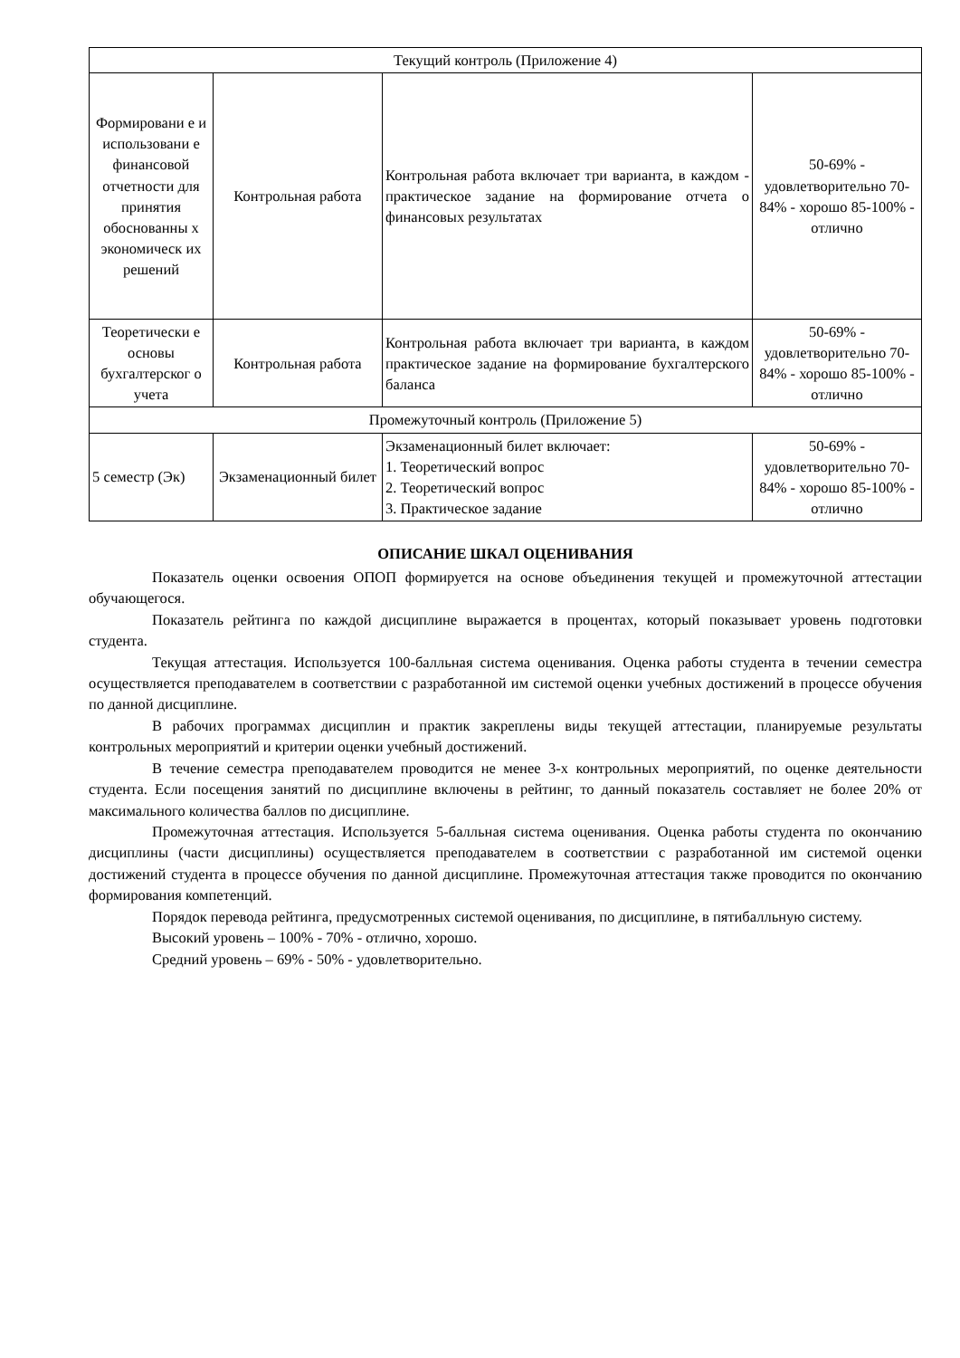| Текущий контроль (Приложение 4) | | | |
| Формировани е и использовани е финансовой отчетности для принятия обоснованны х экономическ их решений | Контрольная работа | Контрольная работа включает три варианта, в каждом - практическое задание на формирование отчета о финансовых результатах | 50-69% - удовлетворительно 70-84% - хорошо 85-100% - отлично |
| Теоретически е основы бухгалтерског о учета | Контрольная работа | Контрольная работа включает три варианта, в каждом практическое задание на формирование бухгалтерского баланса | 50-69% - удовлетворительно 70-84% - хорошо 85-100% - отлично |
| Промежуточный контроль (Приложение 5) | | | |
| 5 семестр (Эк) | Экзаменационный билет | Экзаменационный билет включает: 1. Теоретический вопрос 2. Теоретический вопрос 3. Практическое задание | 50-69% - удовлетворительно 70-84% - хорошо 85-100% - отлично |
ОПИСАНИЕ ШКАЛ ОЦЕНИВАНИЯ
Показатель оценки освоения ОПОП формируется на основе объединения текущей и промежуточной аттестации обучающегося.
Показатель рейтинга по каждой дисциплине выражается в процентах, который показывает уровень подготовки студента.
Текущая аттестация. Используется 100-балльная система оценивания. Оценка работы студента в течении семестра осуществляется преподавателем в соответствии с разработанной им системой оценки учебных достижений в процессе обучения по данной дисциплине.
В рабочих программах дисциплин и практик закреплены виды текущей аттестации, планируемые результаты контрольных мероприятий и критерии оценки учебный достижений.
В течение семестра преподавателем проводится не менее 3-х контрольных мероприятий, по оценке деятельности студента. Если посещения занятий по дисциплине включены в рейтинг, то данный показатель составляет не более 20% от максимального количества баллов по дисциплине.
Промежуточная аттестация. Используется 5-балльная система оценивания. Оценка работы студента по окончанию дисциплины (части дисциплины) осуществляется преподавателем в соответствии с разработанной им системой оценки достижений студента в процессе обучения по данной дисциплине. Промежуточная аттестация также проводится по окончанию формирования компетенций.
Порядок перевода рейтинга, предусмотренных системой оценивания, по дисциплине, в пятибалльную систему.
Высокий уровень – 100% - 70% - отлично, хорошо.
Средний уровень – 69% - 50% - удовлетворительно.